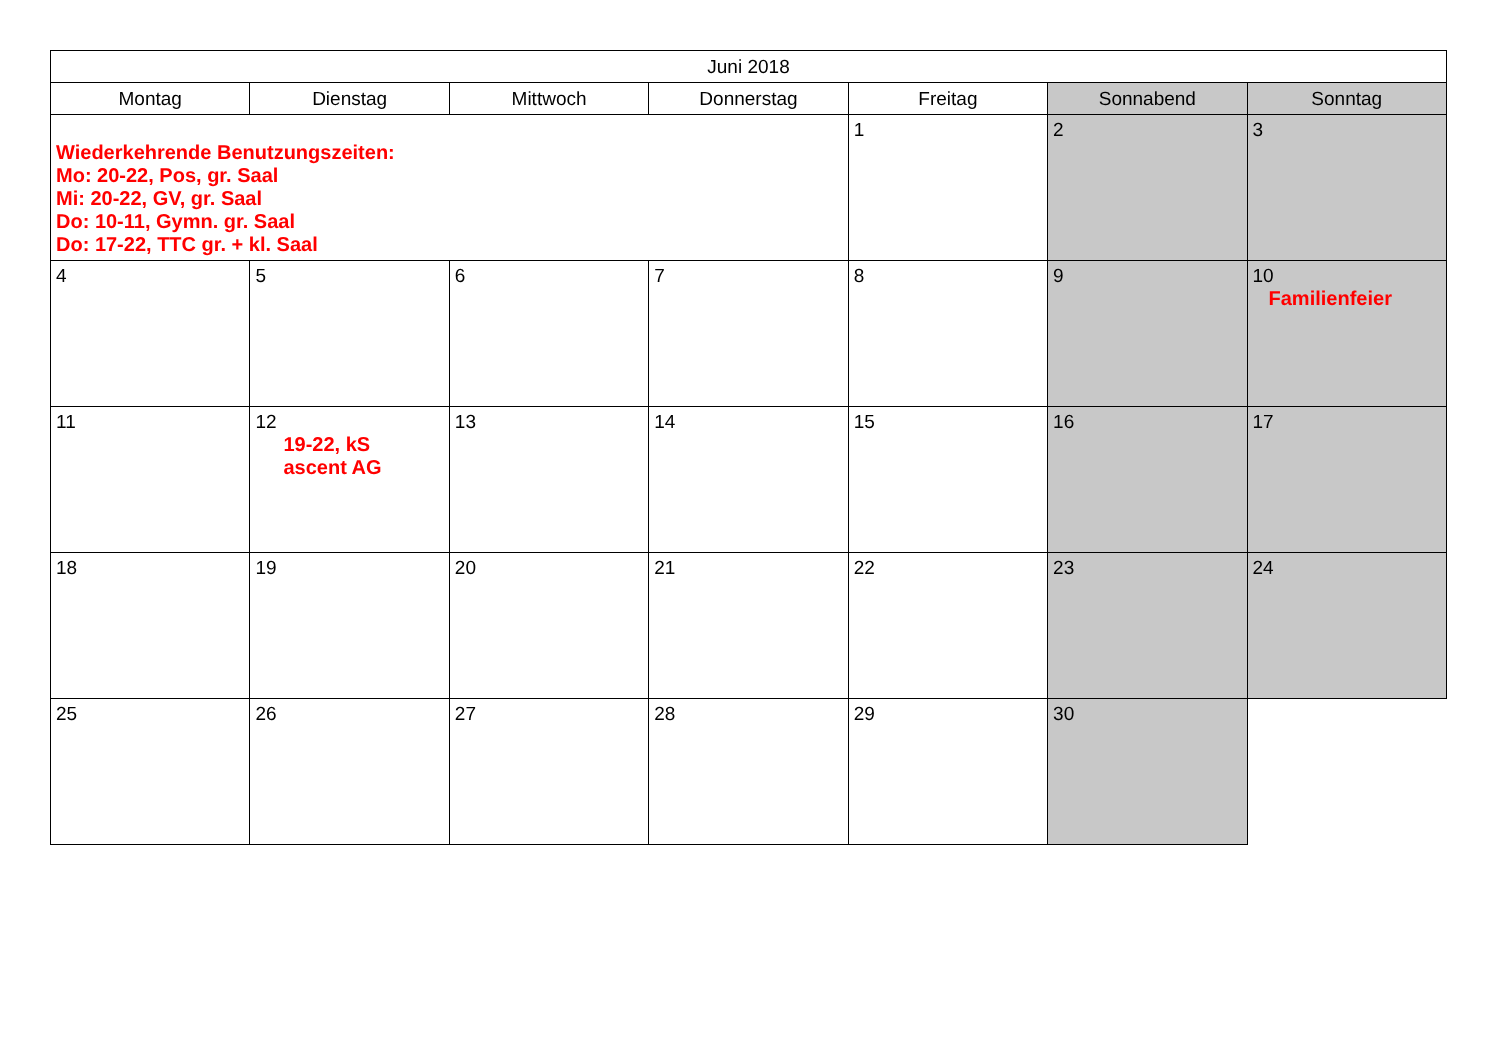| Juni 2018 | | | | | | |
| --- | --- | --- | --- | --- | --- | --- |
| Montag | Dienstag | Mittwoch | Donnerstag | Freitag | Sonnabend | Sonntag |
| Wiederkehrende Benutzungszeiten: Mo: 20-22, Pos, gr. Saal Mi: 20-22, GV, gr. Saal Do: 10-11, Gymn. gr. Saal Do: 17-22, TTC gr. + kl. Saal | | | | 1 | 2 | 3 |
| 4 | 5 | 6 | 7 | 8 | 9 | 10 Familienfeier |
| 11 | 12 19-22, kS ascent AG | 13 | 14 | 15 | 16 | 17 |
| 18 | 19 | 20 | 21 | 22 | 23 | 24 |
| 25 | 26 | 27 | 28 | 29 | 30 | |